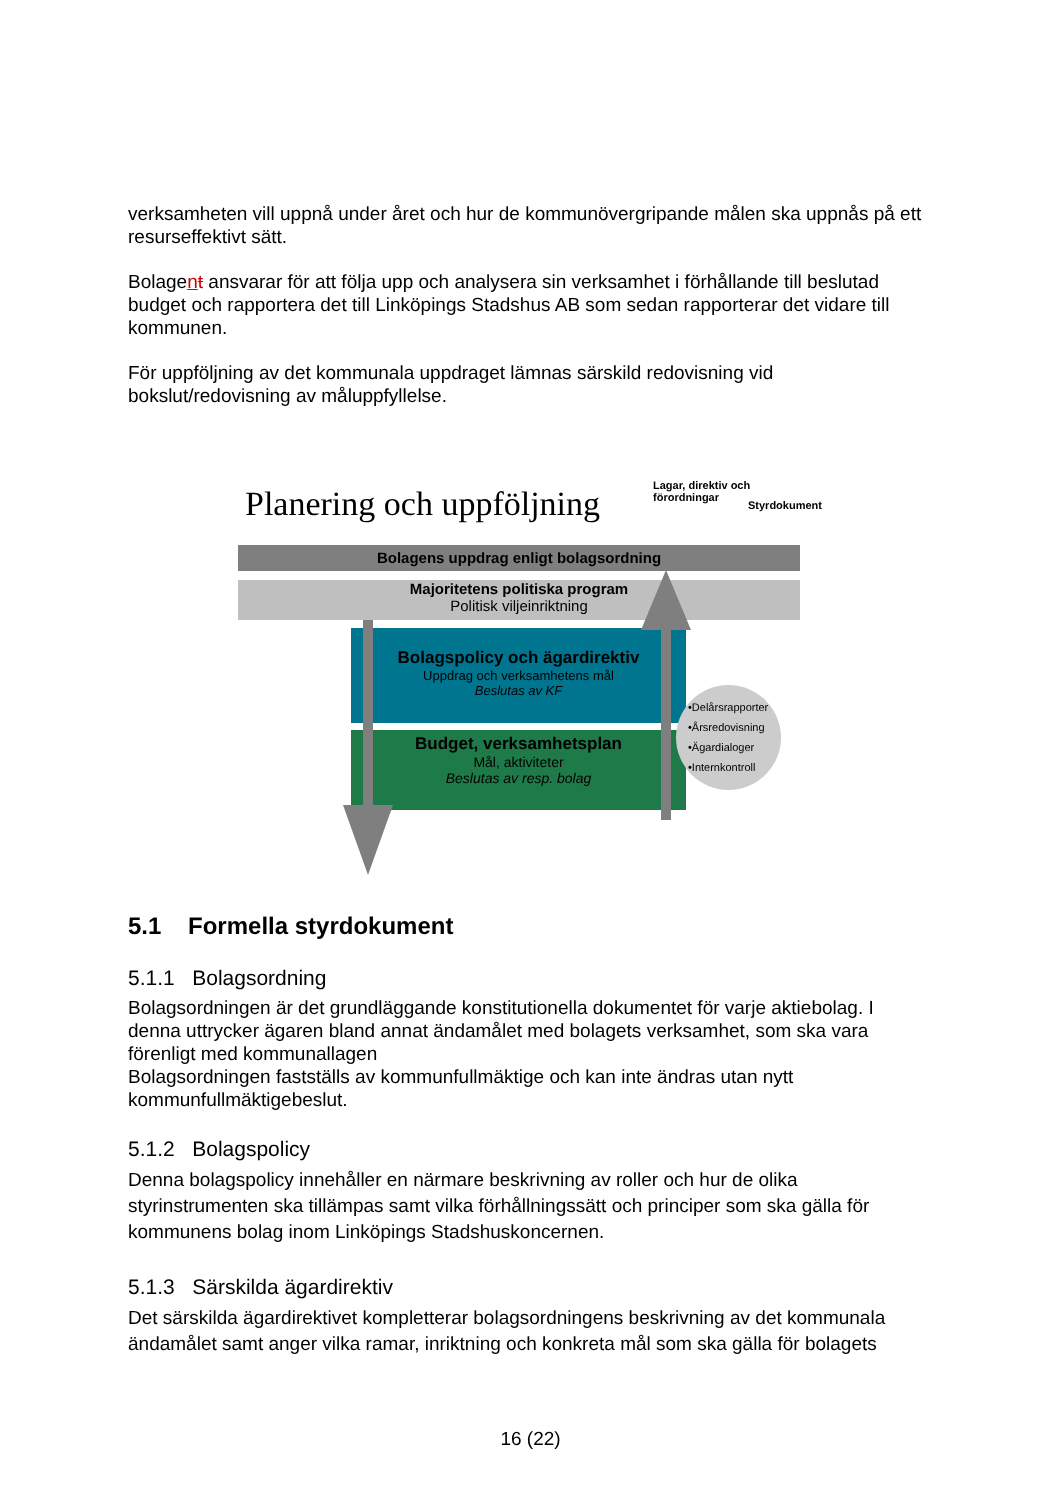verksamheten vill uppnå under året och hur de kommunövergripande målen ska uppnås på ett resurseffektivt sätt.
Bolagent ansvarar för att följa upp och analysera sin verksamhet i förhållande till beslutad budget och rapportera det till Linköpings Stadshus AB som sedan rapporterar det vidare till kommunen.
För uppföljning av det kommunala uppdraget lämnas särskild redovisning vid bokslut/redovisning av måluppfyllelse.
Planering och uppföljning
Lagar, direktiv och
förordningar
Styrdokument
Bolagens uppdrag enligt bolagsordning
Majoritetens politiska program
Politisk viljeinriktning
Bolagspolicy och ägardirektiv
Uppdrag och verksamhetens mål
Beslutas av KF
Budget, verksamhetsplan
Mål, aktiviteter
Beslutas av resp. bolag
•Delårsrapporter
•Årsredovisning
•Ägardialoger
•Internkontroll
5.1 Formella styrdokument
5.1.1 Bolagsordning
Bolagsordningen är det grundläggande konstitutionella dokumentet för varje aktiebolag. I denna uttrycker ägaren bland annat ändamålet med bolagets verksamhet, som ska vara förenligt med kommunallagen
Bolagsordningen fastställs av kommunfullmäktige och kan inte ändras utan nytt kommunfullmäktigebeslut.
5.1.2 Bolagspolicy
Denna bolagspolicy innehåller en närmare beskrivning av roller och hur de olika styrinstrumenten ska tillämpas samt vilka förhållningssätt och principer som ska gälla för kommunens bolag inom Linköpings Stadshuskoncernen.
5.1.3 Särskilda ägardirektiv
Det särskilda ägardirektivet kompletterar bolagsordningens beskrivning av det kommunala ändamålet samt anger vilka ramar, inriktning och konkreta mål som ska gälla för bolagets
16 (22)